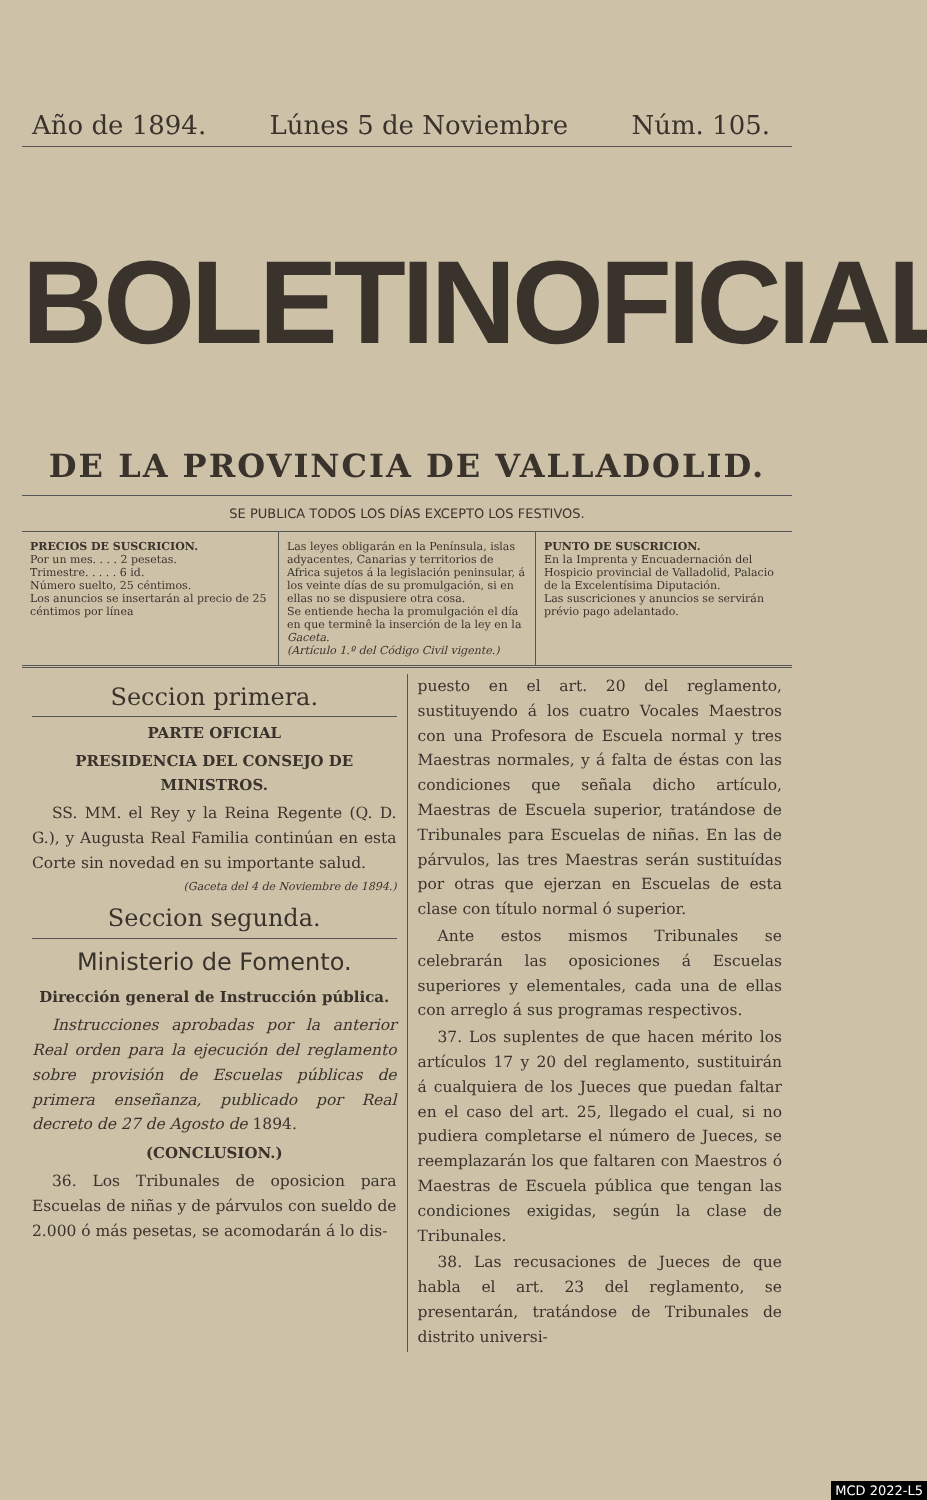Año de 1894. Lúnes 5 de Noviembre Núm. 105.
BOLETIN OFICIAL
DE LA PROVINCIA DE VALLADOLID.
SE PUBLICA TODOS LOS DÍAS EXCEPTO LOS FESTIVOS.
PRECIOS DE SUSCRICION.
Por un mes. . . . 2 pesetas.
Trimestre. . . . . 6 id.
Número suelto, 25 céntimos.
Los anuncios se insertarán al precio de 25 céntimos por línea
Las leyes obligarán en la Península, islas adyacentes, Canarias y territorios de Africa sujetos á la legislación peninsular, á los veinte días de su promulgación, si en ellas no se dispusiere otra cosa.
Se entiende hecha la promulgación el día en que terminê la inserción de la ley en la Gaceta.
(Artículo 1.º del Código Civil vigente.)
PUNTO DE SUSCRICION.
En la Imprenta y Encuadernación del Hospicio provincial de Valladolid, Palacio de la Excelentísima Diputación.
Las suscriciones y anuncios se servirán prévio pago adelantado.
Seccion primera.
PARTE OFICIAL
PRESIDENCIA DEL CONSEJO DE MINISTROS.
SS. MM. el Rey y la Reina Regente (Q. D. G.), y Augusta Real Familia continúan en esta Corte sin novedad en su importante salud.
(Gaceta del 4 de Noviembre de 1894.)
Seccion segunda.
Ministerio de Fomento.
Dirección general de Instrucción pública.
Instrucciones aprobadas por la anterior Real orden para la ejecución del reglamento sobre provisión de Escuelas públicas de primera enseñanza, publicado por Real decreto de 27 de Agosto de 1894.
(CONCLUSION.)
36. Los Tribunales de oposicion para Escuelas de niñas y de párvulos con sueldo de 2.000 ó más pesetas, se acomodarán á lo dis-
puesto en el art. 20 del reglamento, sustituyendo á los cuatro Vocales Maestros con una Profesora de Escuela normal y tres Maestras normales, y á falta de éstas con las condiciones que señala dicho artículo, Maestras de Escuela superior, tratándose de Tribunales para Escuelas de niñas. En las de párvulos, las tres Maestras serán sustituídas por otras que ejerzan en Escuelas de esta clase con título normal ó superior.
Ante estos mismos Tribunales se celebrarán las oposiciones á Escuelas superiores y elementales, cada una de ellas con arreglo á sus programas respectivos.
37. Los suplentes de que hacen mérito los artículos 17 y 20 del reglamento, sustituirán á cualquiera de los Jueces que puedan faltar en el caso del art. 25, llegado el cual, si no pudiera completarse el número de Jueces, se reemplazarán los que faltaren con Maestros ó Maestras de Escuela pública que tengan las condiciones exigidas, según la clase de Tribunales.
38. Las recusaciones de Jueces de que habla el art. 23 del reglamento, se presentarán, tratándose de Tribunales de distrito universi-
MCD 2022-L5